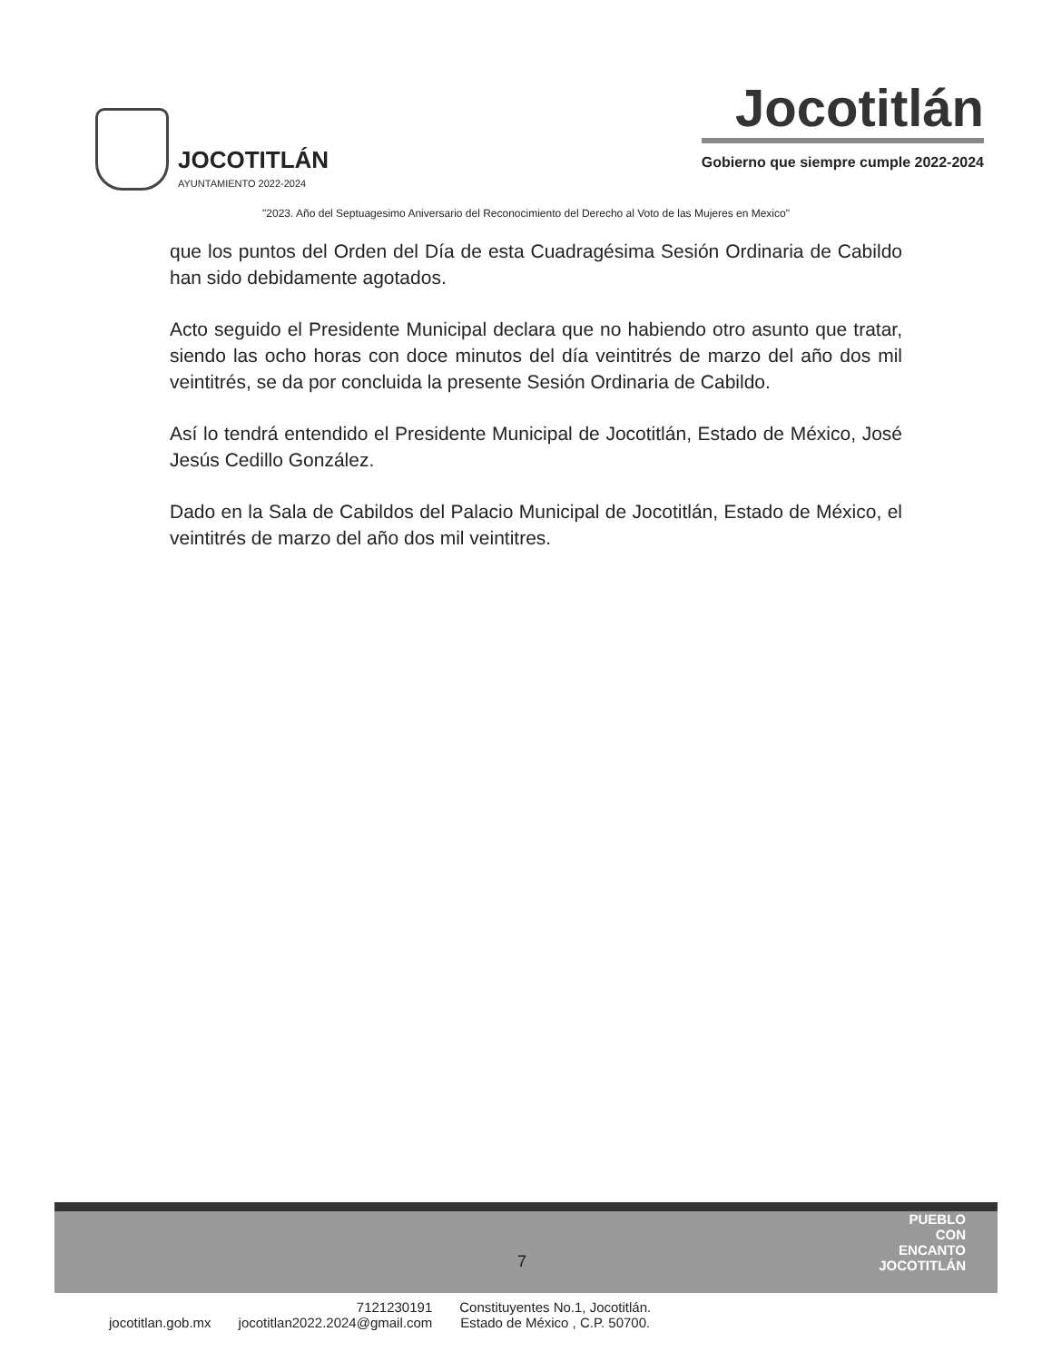JOCOTITLÁN
AYUNTAMIENTO 2022-2024
Jocotitlán
Gobierno que siempre cumple 2022-2024
"2023. Año del Septuagesimo Aniversario del Reconocimiento del Derecho al Voto de las Mujeres en Mexico"
que los puntos del Orden del Día de esta Cuadragésima Sesión Ordinaria de Cabildo han sido debidamente agotados.
Acto seguido el Presidente Municipal declara que no habiendo otro asunto que tratar, siendo las ocho horas con doce minutos del día veintitrés de marzo del año dos mil veintitrés, se da por concluida la presente Sesión Ordinaria de Cabildo.
Así lo tendrá entendido el Presidente Municipal de Jocotitlán, Estado de México, José Jesús Cedillo González.
Dado en la Sala de Cabildos del Palacio Municipal de Jocotitlán, Estado de México, el veintitrés de marzo del año dos mil veintitres.
7
PUEBLO
CON
ENCANTO
JOCOTITLÁN
jocotitlan.gob.mx
7121230191
jocotitlan2022.2024@gmail.com
Constituyentes No.1, Jocotitlán.
Estado de México , C.P. 50700.